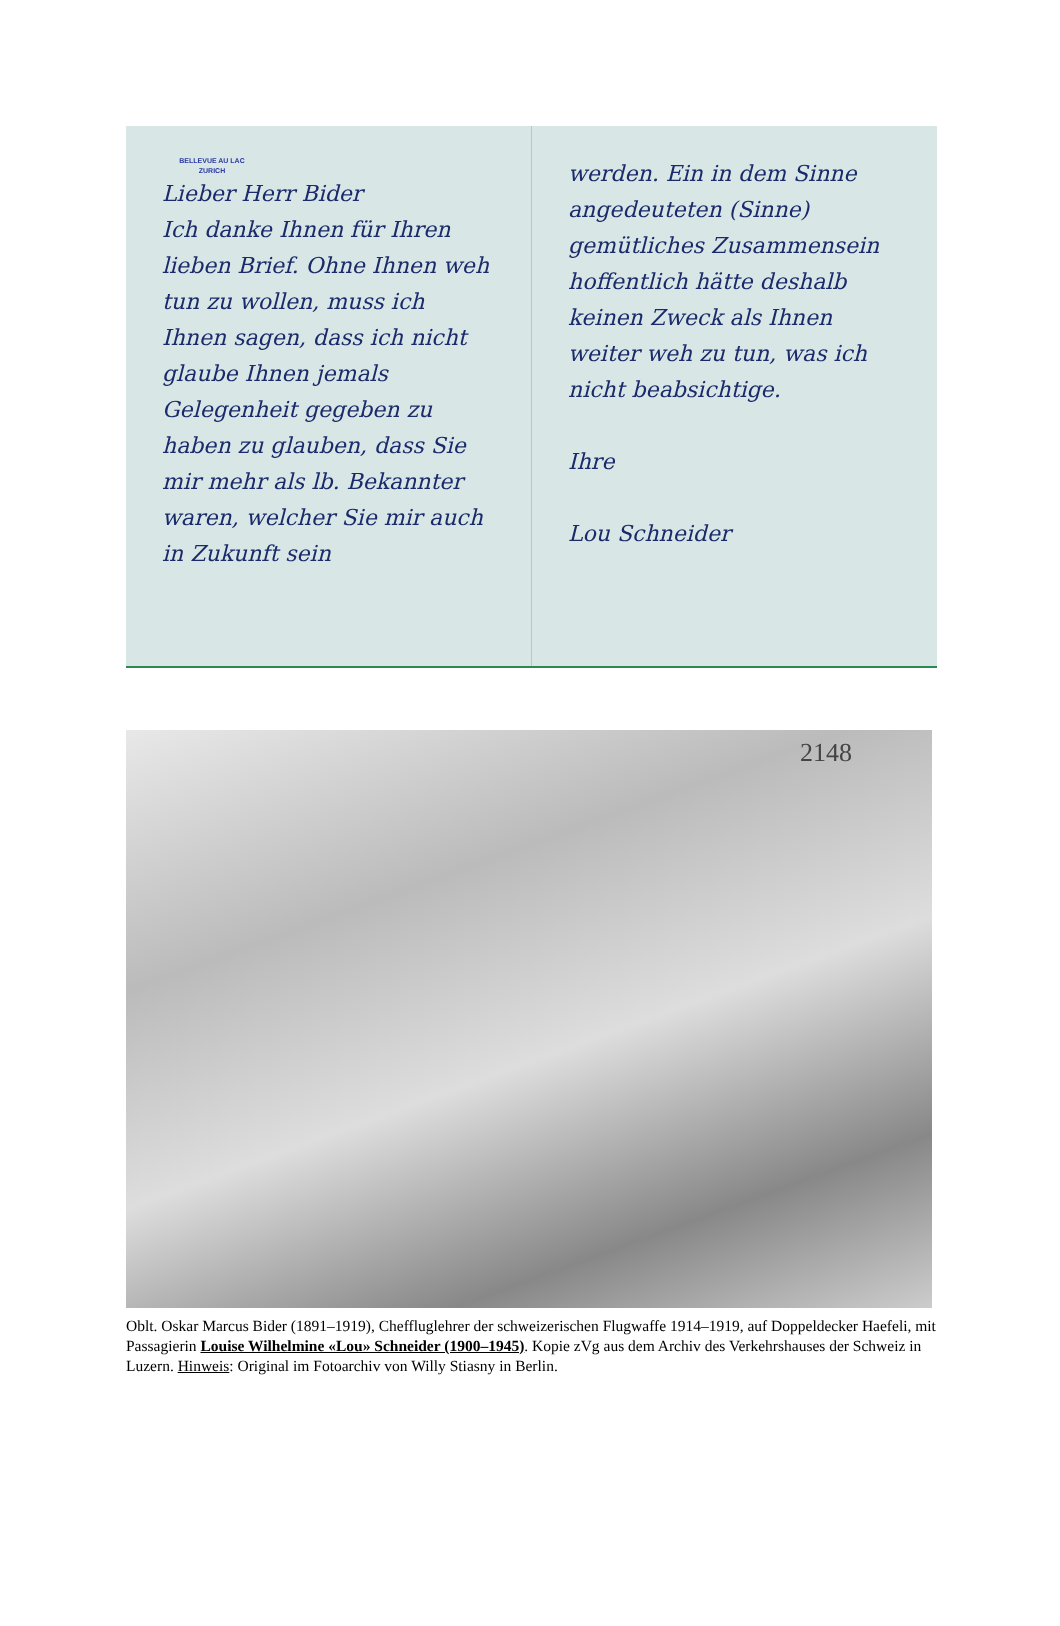BELLEVUE AU LAC
ZURICH
Lieber Herr Bider
Ich danke Ihnen für Ihren lieben Brief. Ohne Ihnen weh tun zu wollen, muss ich Ihnen sagen, dass ich nicht glaube Ihnen jemals Gelegenheit gegeben zu haben zu glauben, dass Sie mir mehr als lb. Bekannter waren, welcher Sie mir auch in Zukunft sein
werden. Ein in dem Sinne angedeuteten (Sinne) gemütliches Zusammensein hoffentlich hätte deshalb keinen Zweck als Ihnen weiter weh zu tun, was ich nicht beabsichtige.
Ihre
Lou Schneider
2148
Oblt. Oskar Marcus Bider (1891–1919), Cheffluglehrer der schweizerischen Flugwaffe 1914–1919, auf Doppeldecker Haefeli, mit Passagierin Louise Wilhelmine «Lou» Schneider (1900–1945). Kopie zVg aus dem Archiv des Verkehrshauses der Schweiz in Luzern. Hinweis: Original im Fotoarchiv von Willy Stiasny in Berlin.